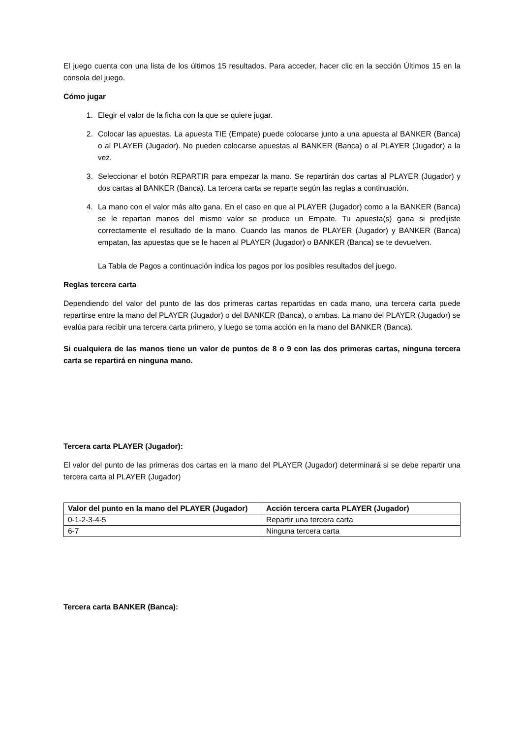El juego cuenta con una lista de los últimos 15 resultados. Para acceder, hacer clic en la sección Últimos 15 en la consola del juego.
Cómo jugar
1. Elegir el valor de la ficha con la que se quiere jugar.
2. Colocar las apuestas. La apuesta TIE (Empate) puede colocarse junto a una apuesta al BANKER (Banca) o al PLAYER (Jugador). No pueden colocarse apuestas al BANKER (Banca) o al PLAYER (Jugador) a la vez.
3. Seleccionar el botón REPARTIR para empezar la mano. Se repartirán dos cartas al PLAYER (Jugador) y dos cartas al BANKER (Banca). La tercera carta se reparte según las reglas a continuación.
4. La mano con el valor más alto gana. En el caso en que al PLAYER (Jugador) como a la BANKER (Banca) se le repartan manos del mismo valor se produce un Empate. Tu apuesta(s) gana si predijiste correctamente el resultado de la mano. Cuando las manos de PLAYER (Jugador) y BANKER (Banca) empatan, las apuestas que se le hacen al PLAYER (Jugador) o BANKER (Banca) se te devuelven.
La Tabla de Pagos a continuación indica los pagos por los posibles resultados del juego.
Reglas tercera carta
Dependiendo del valor del punto de las dos primeras cartas repartidas en cada mano, una tercera carta puede repartirse entre la mano del PLAYER (Jugador) o del BANKER (Banca), o ambas. La mano del PLAYER (Jugador) se evalúa para recibir una tercera carta primero, y luego se toma acción en la mano del BANKER (Banca).
Si cualquiera de las manos tiene un valor de puntos de 8 o 9 con las dos primeras cartas, ninguna tercera carta se repartirá en ninguna mano.
Tercera carta PLAYER (Jugador):
El valor del punto de las primeras dos cartas en la mano del PLAYER (Jugador) determinará si se debe repartir una tercera carta al PLAYER (Jugador)
| Valor del punto en la mano del PLAYER (Jugador) | Acción tercera carta PLAYER (Jugador) |
| --- | --- |
| 0-1-2-3-4-5 | Repartir una tercera carta |
| 6-7 | Ninguna tercera carta |
Tercera carta BANKER (Banca):